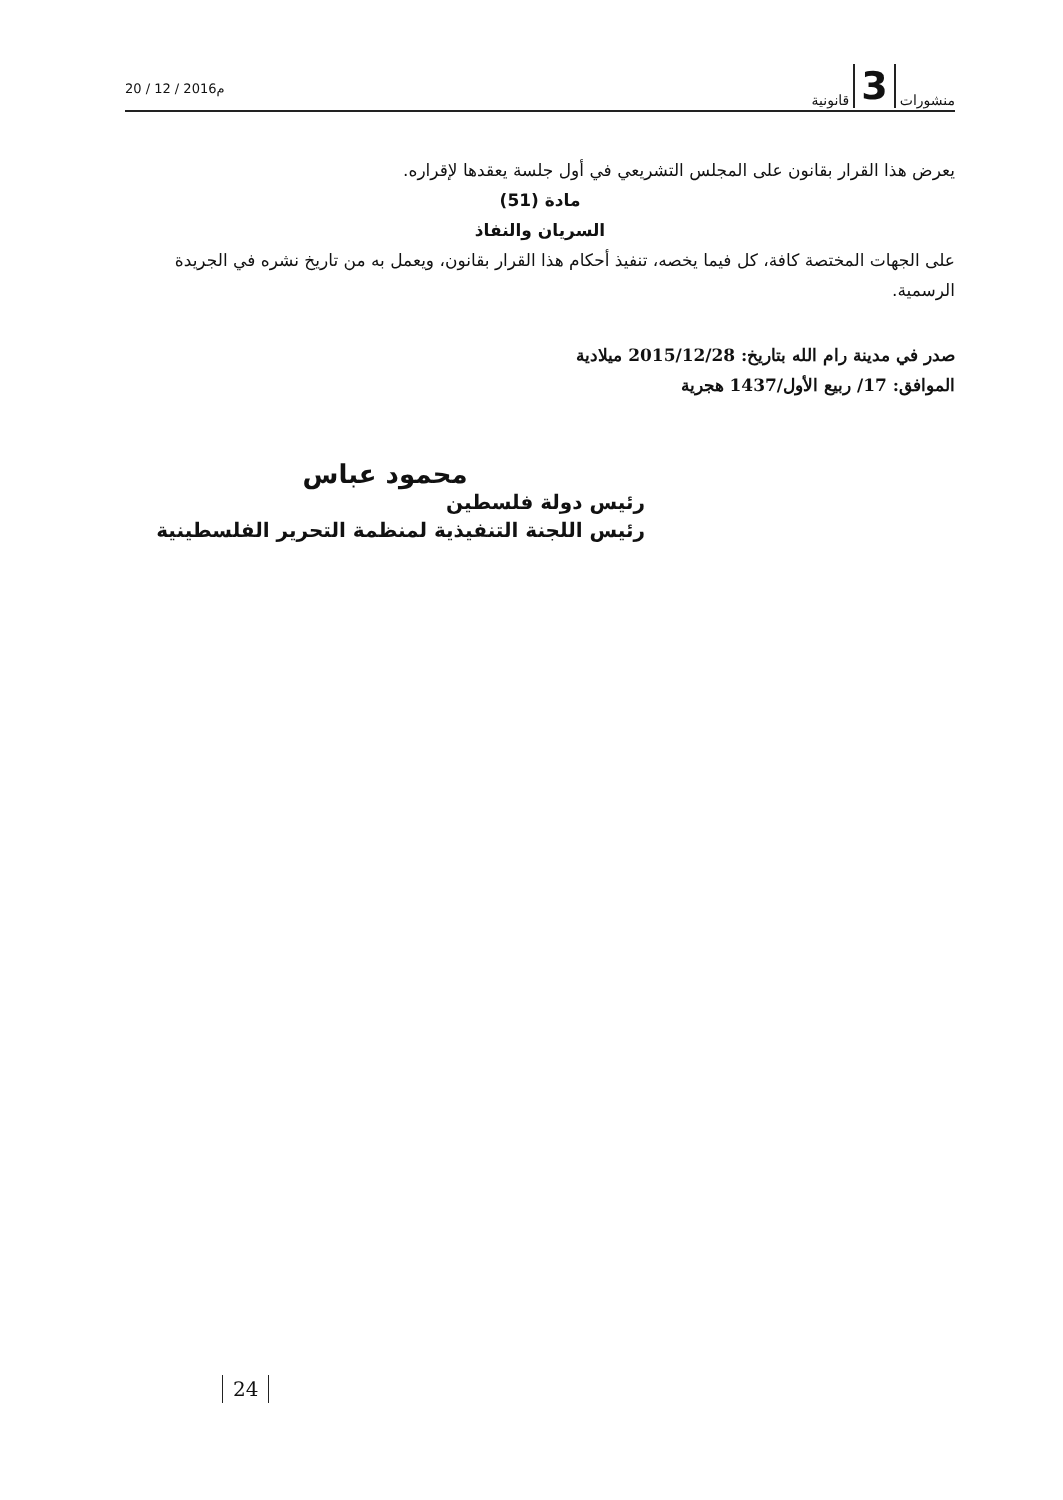منشورات 3 قانونية
20 / 12 / 2016م
يعرض هذا القرار بقانون على المجلس التشريعي في أول جلسة يعقدها لإقراره.
مادة (51)
السريان والنفاذ
على الجهات المختصة كافة، كل فيما يخصه، تنفيذ أحكام هذا القرار بقانون، ويعمل به من تاريخ نشره في الجريدة الرسمية.
صدر في مدينة رام الله بتاريخ: 2015/12/28 ميلادية
الموافق: 17/ ربيع الأول/1437 هجرية
محمود عباس
رئيس دولة فلسطين
رئيس اللجنة التنفيذية لمنظمة التحرير الفلسطينية
24